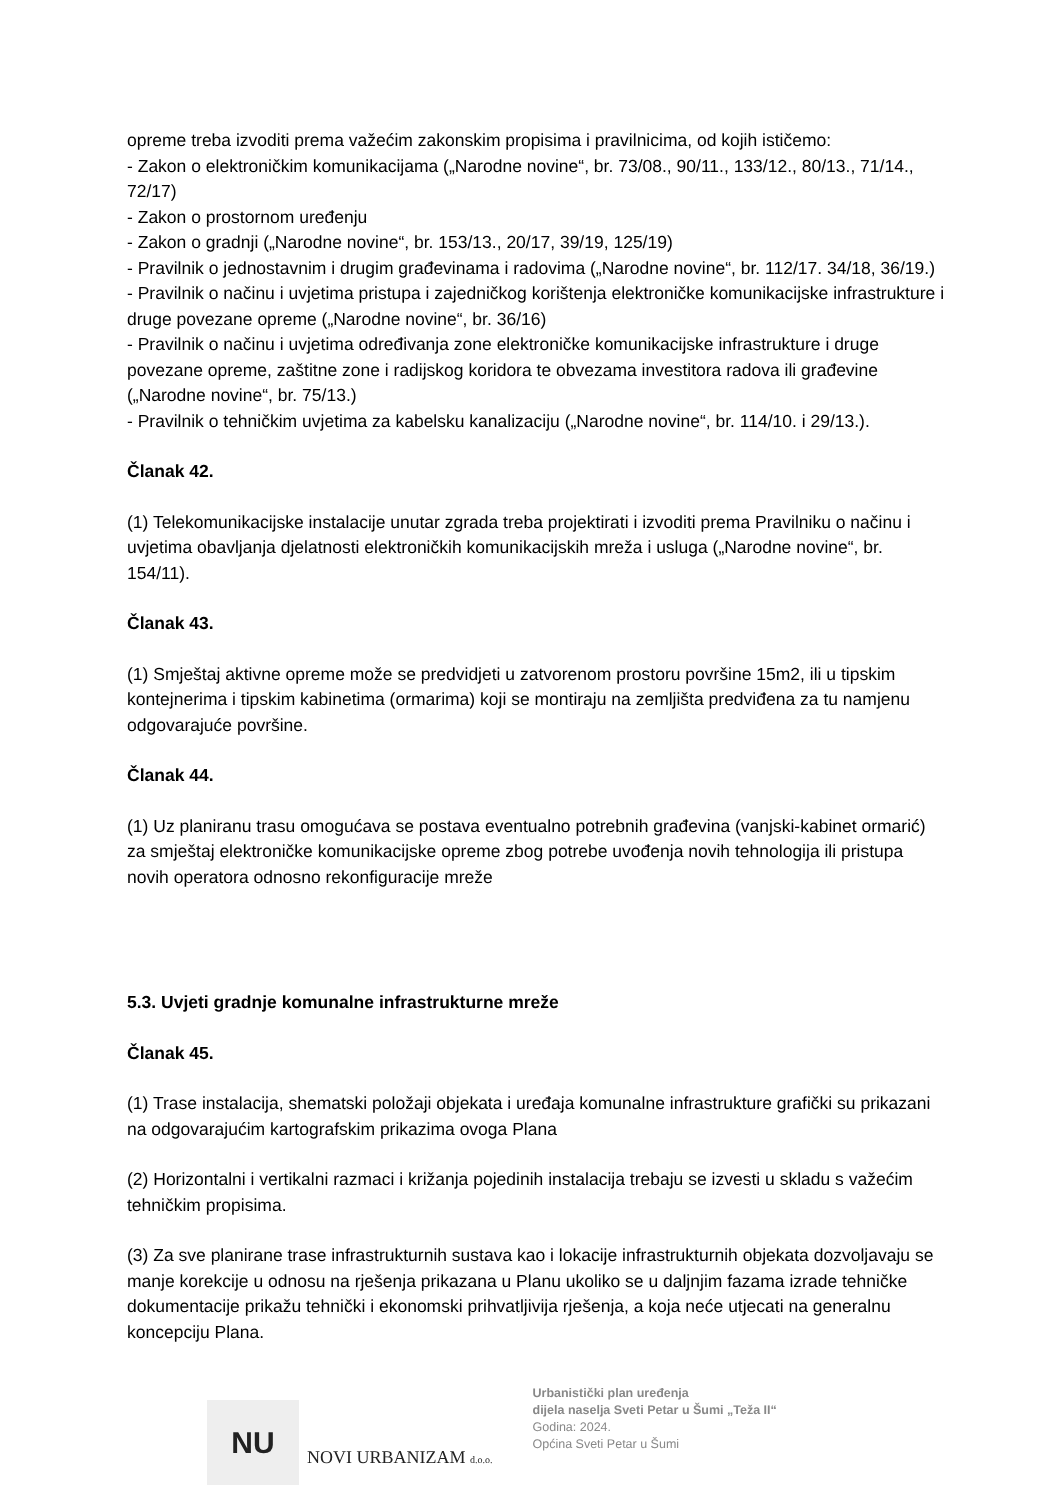opreme treba izvoditi prema važećim zakonskim propisima i pravilnicima, od kojih ističemo:
- Zakon o elektroničkim komunikacijama („Narodne novine“, br. 73/08., 90/11., 133/12., 80/13., 71/14., 72/17)
- Zakon o prostornom uređenju
- Zakon o gradnji („Narodne novine“, br. 153/13., 20/17, 39/19, 125/19)
- Pravilnik o jednostavnim i drugim građevinama i radovima („Narodne novine“, br. 112/17. 34/18, 36/19.)
- Pravilnik o načinu i uvjetima pristupa i zajedničkog korištenja elektroničke komunikacijske infrastrukture i druge povezane opreme („Narodne novine“, br. 36/16)
- Pravilnik o načinu i uvjetima određivanja zone elektroničke komunikacijske infrastrukture i druge povezane opreme, zaštitne zone i radijskog koridora te obvezama investitora radova ili građevine („Narodne novine“, br. 75/13.)
- Pravilnik o tehničkim uvjetima za kabelsku kanalizaciju („Narodne novine“, br. 114/10. i 29/13.).
Članak 42.
(1) Telekomunikacijske instalacije unutar zgrada treba projektirati i izvoditi prema Pravilniku o načinu i uvjetima obavljanja djelatnosti elektroničkih komunikacijskih mreža i usluga („Narodne novine“, br. 154/11).
Članak 43.
(1) Smještaj aktivne opreme može se predvidjeti u zatvorenom prostoru površine 15m2, ili u tipskim kontejnerima i tipskim kabinetima (ormarima) koji se montiraju na zemljišta predviđena za tu namjenu odgovarajuće površine.
Članak 44.
(1) Uz planiranu trasu omogućava se postava eventualno potrebnih građevina (vanjski-kabinet ormarić) za smještaj elektroničke komunikacijske opreme zbog potrebe uvođenja novih tehnologija ili pristupa novih operatora odnosno rekonfiguracije mreže
5.3. Uvjeti gradnje komunalne infrastrukturne mreže
Članak 45.
(1) Trase instalacija, shematski položaji objekata i uređaja komunalne infrastrukture grafički su prikazani na odgovarajućim kartografskim prikazima ovoga Plana
(2) Horizontalni i vertikalni razmaci i križanja pojedinih instalacija trebaju se izvesti u skladu s važećim tehničkim propisima.
(3) Za sve planirane trase infrastrukturnih sustava kao i lokacije infrastrukturnih objekata dozvoljavaju se manje korekcije u odnosu na rješenja prikazana u Planu ukoliko se u daljnjim fazama izrade tehničke dokumentacije prikažu tehnički i ekonomski prihvatljivija rješenja, a koja neće utjecati na generalnu koncepciju Plana.
NU
NOVI URBANIZAM d.o.o.
Urbanistički plan uređenja
dijela naselja Sveti Petar u Šumi „Teža II“
Godina: 2024.
Općina Sveti Petar u Šumi